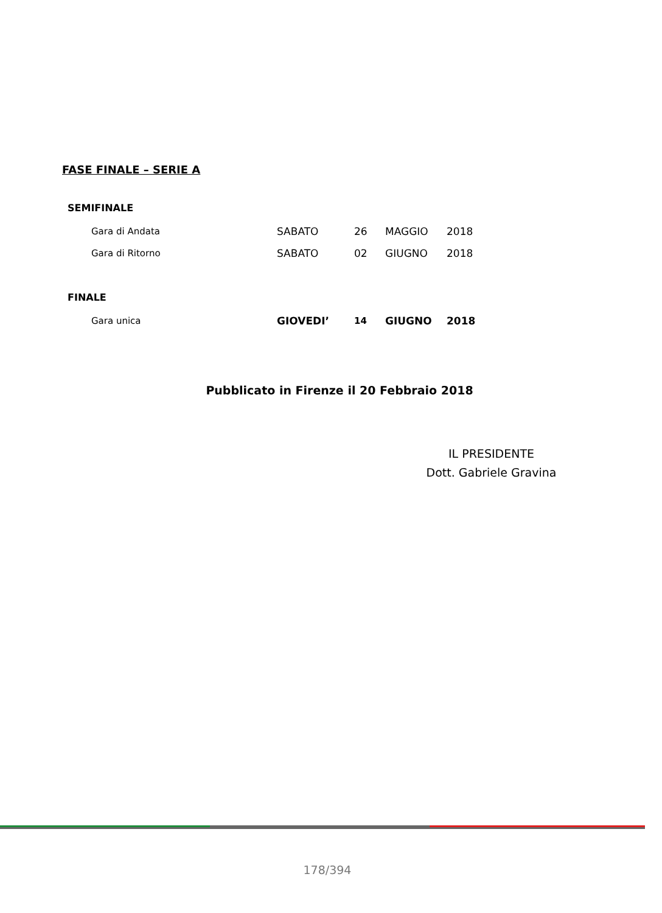FASE FINALE – SERIE A
SEMIFINALE
| Gara di Andata | SABATO | 26 | MAGGIO | 2018 |
| Gara di Ritorno | SABATO | 02 | GIUGNO | 2018 |
FINALE
| Gara unica | GIOVEDI’ | 14 | GIUGNO | 2018 |
Pubblicato in Firenze il 20 Febbraio 2018
IL PRESIDENTE
Dott. Gabriele Gravina
178/394